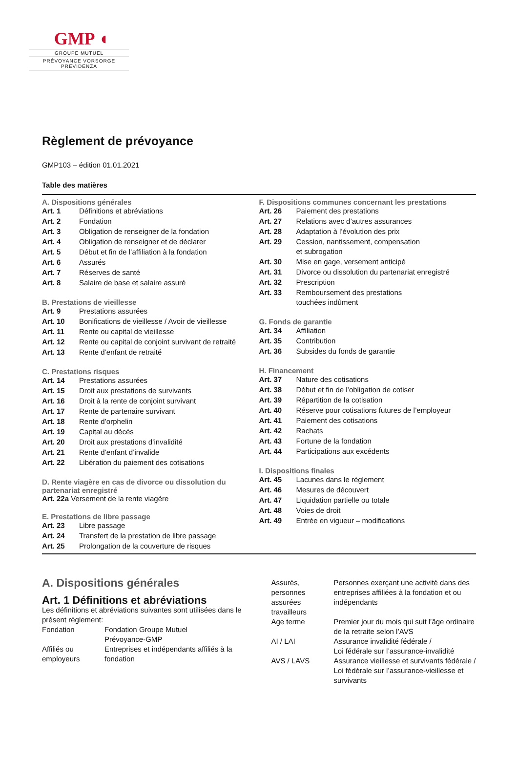GMP ◖
GROUPE MUTUEL
PRÉVOYANCE VORSORGE PREVIDENZA
Règlement de prévoyance
GMP103 – édition 01.01.2021
Table des matières
A. Dispositions générales
| Art. 1 | Définitions et abréviations |
| Art. 2 | Fondation |
| Art. 3 | Obligation de renseigner de la fondation |
| Art. 4 | Obligation de renseigner et de déclarer |
| Art. 5 | Début et fin de l’affiliation à la fondation |
| Art. 6 | Assurés |
| Art. 7 | Réserves de santé |
| Art. 8 | Salaire de base et salaire assuré |
B. Prestations de vieillesse
| Art. 9 | Prestations assurées |
| Art. 10 | Bonifications de vieillesse / Avoir de vieillesse |
| Art. 11 | Rente ou capital de vieillesse |
| Art. 12 | Rente ou capital de conjoint survivant de retraité |
| Art. 13 | Rente d’enfant de retraité |
C. Prestations risques
| Art. 14 | Prestations assurées |
| Art. 15 | Droit aux prestations de survivants |
| Art. 16 | Droit à la rente de conjoint survivant |
| Art. 17 | Rente de partenaire survivant |
| Art. 18 | Rente d’orphelin |
| Art. 19 | Capital au décès |
| Art. 20 | Droit aux prestations d’invalidité |
| Art. 21 | Rente d’enfant d’invalide |
| Art. 22 | Libération du paiement des cotisations |
D. Rente viagère en cas de divorce ou dissolution du partenariat enregistré
Art. 22a Versement de la rente viagère
E. Prestations de libre passage
| Art. 23 | Libre passage |
| Art. 24 | Transfert de la prestation de libre passage |
| Art. 25 | Prolongation de la couverture de risques |
F. Dispositions communes concernant les prestations
| Art. 26 | Paiement des prestations |
| Art. 27 | Relations avec d’autres assurances |
| Art. 28 | Adaptation à l’évolution des prix |
| Art. 29 | Cession, nantissement, compensation et subrogation |
| Art. 30 | Mise en gage, versement anticipé |
| Art. 31 | Divorce ou dissolution du partenariat enregistré |
| Art. 32 | Prescription |
| Art. 33 | Remboursement des prestations touchées indûment |
G. Fonds de garantie
| Art. 34 | Affiliation |
| Art. 35 | Contribution |
| Art. 36 | Subsides du fonds de garantie |
H. Financement
| Art. 37 | Nature des cotisations |
| Art. 38 | Début et fin de l’obligation de cotiser |
| Art. 39 | Répartition de la cotisation |
| Art. 40 | Réserve pour cotisations futures de l’employeur |
| Art. 41 | Paiement des cotisations |
| Art. 42 | Rachats |
| Art. 43 | Fortune de la fondation |
| Art. 44 | Participations aux excédents |
I. Dispositions finales
| Art. 45 | Lacunes dans le règlement |
| Art. 46 | Mesures de découvert |
| Art. 47 | Liquidation partielle ou totale |
| Art. 48 | Voies de droit |
| Art. 49 | Entrée en vigueur – modifications |
A. Dispositions générales
Art. 1 Définitions et abréviations
Les définitions et abréviations suivantes sont utilisées dans le présent règlement:
| Fondation | Fondation Groupe Mutuel Prévoyance-GMP |
| Affiliés ou employeurs | Entreprises et indépendants affiliés à la fondation |
| Assurés, personnes assurées travailleurs | Personnes exerçant une activité dans des entreprises affiliées à la fondation et ou indépendants |
| Age terme | Premier jour du mois qui suit l’âge ordinaire de la retraite selon l’AVS |
| AI / LAI | Assurance invalidité fédérale / Loi fédérale sur l’assurance-invalidité |
| AVS / LAVS | Assurance vieillesse et survivants fédérale / Loi fédérale sur l’assurance-vieillesse et survivants |